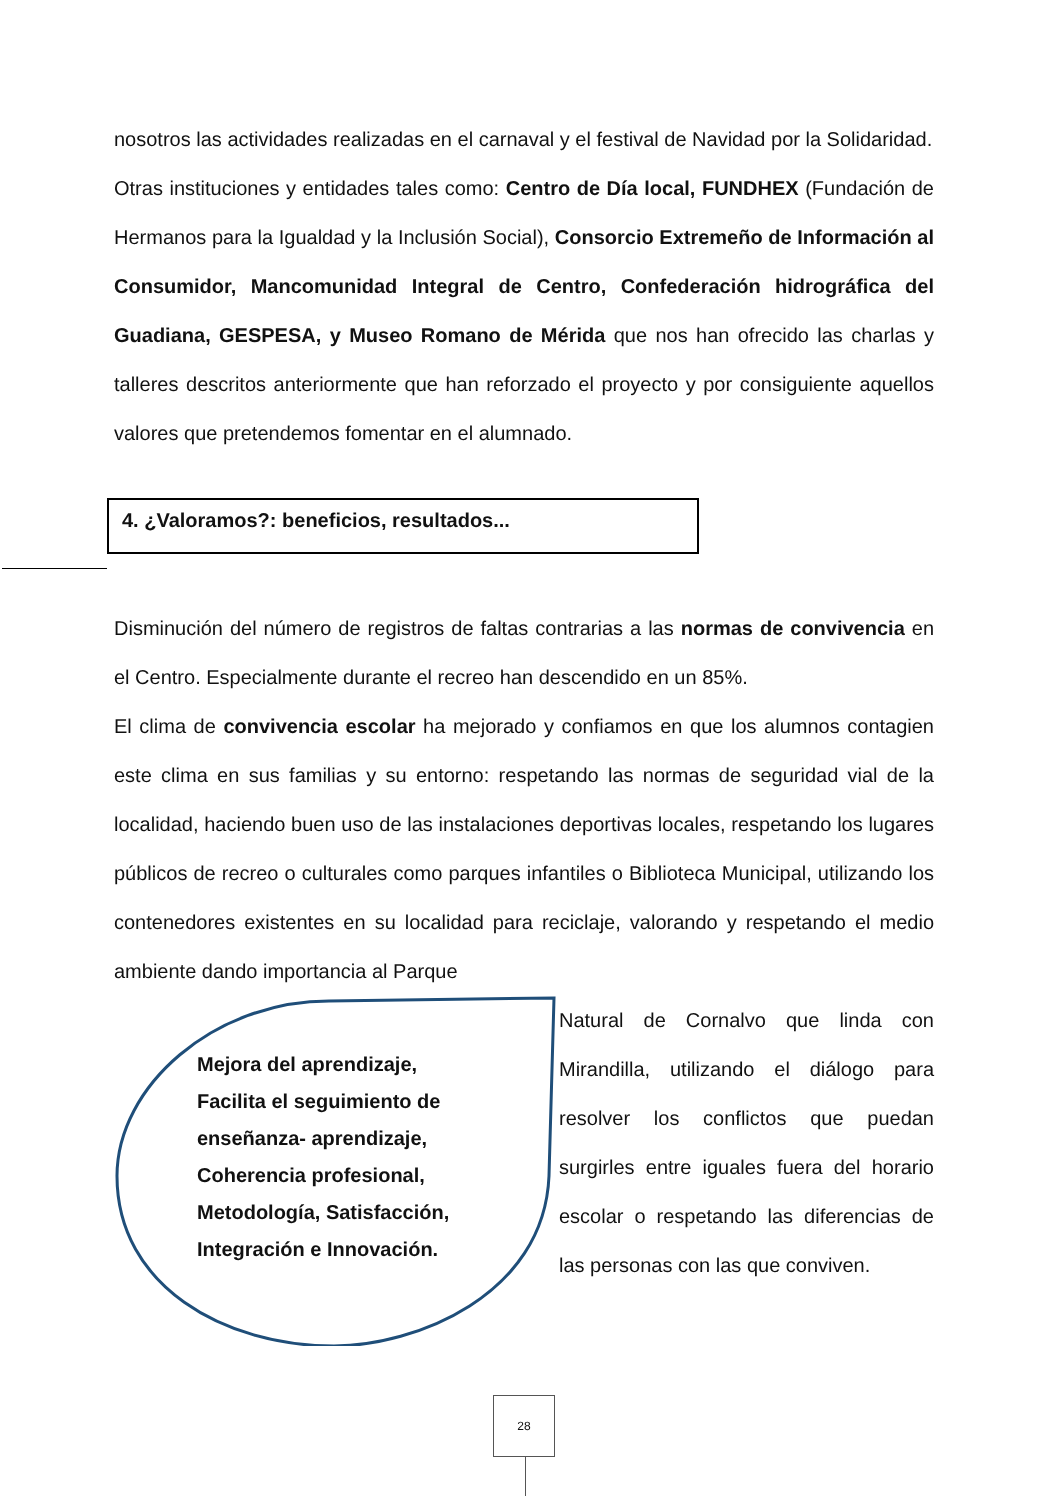nosotros las actividades realizadas en el carnaval y el festival de Navidad por la Solidaridad.
Otras instituciones y entidades tales como: Centro de Día local, FUNDHEX (Fundación de Hermanos para la Igualdad y la Inclusión Social), Consorcio Extremeño de Información al Consumidor, Mancomunidad Integral de Centro, Confederación hidrográfica del Guadiana, GESPESA, y Museo Romano de Mérida que nos han ofrecido las charlas y talleres descritos anteriormente que han reforzado el proyecto y por consiguiente aquellos valores que pretendemos fomentar en el alumnado.
4. ¿Valoramos?: beneficios, resultados...
Disminución del número de registros de faltas contrarias a las normas de convivencia en el Centro. Especialmente durante el recreo han descendido en un 85%.
El clima de convivencia escolar ha mejorado y confiamos en que los alumnos contagien este clima en sus familias y su entorno: respetando las normas de seguridad vial de la localidad, haciendo buen uso de las instalaciones deportivas locales, respetando los lugares públicos de recreo o culturales como parques infantiles o Biblioteca Municipal, utilizando los contenedores existentes en su localidad para reciclaje, valorando y respetando el medio ambiente dando importancia al Parque
Mejora del aprendizaje,
Facilita el seguimiento de
enseñanza- aprendizaje,
Coherencia profesional,
Metodología, Satisfacción,
Integración e Innovación.
Natural de Cornalvo que linda con Mirandilla, utilizando el diálogo para resolver los conflictos que puedan surgirles entre iguales fuera del horario escolar o respetando las diferencias de las personas con las que conviven.
28